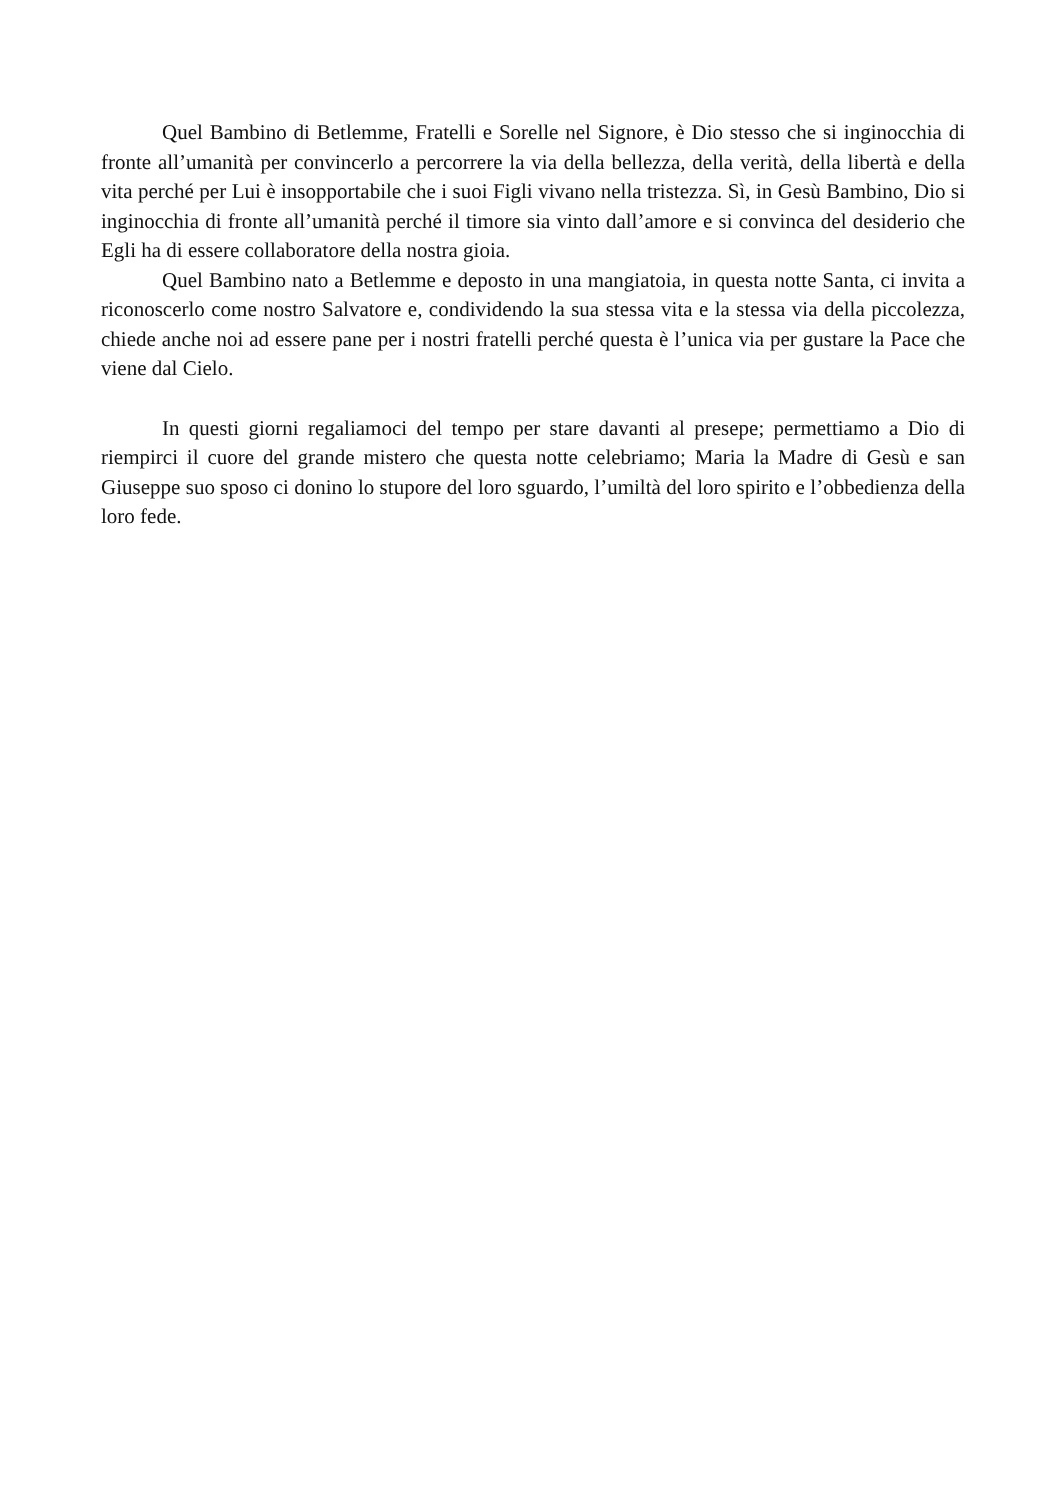Quel Bambino di Betlemme, Fratelli e Sorelle nel Signore, è Dio stesso che si inginocchia di fronte all’umanità per convincerlo a percorrere la via della bellezza, della verità, della libertà e della vita perché per Lui è insopportabile che i suoi Figli vivano nella tristezza. Sì, in Gesù Bambino, Dio si inginocchia di fronte all’umanità perché il timore sia vinto dall’amore e si convinca del desiderio che Egli ha di essere collaboratore della nostra gioia.
Quel Bambino nato a Betlemme e deposto in una mangiatoia, in questa notte Santa, ci invita a riconoscerlo come nostro Salvatore e, condividendo la sua stessa vita e la stessa via della piccolezza, chiede anche noi ad essere pane per i nostri fratelli perché questa è l’unica via per gustare la Pace che viene dal Cielo.
In questi giorni regaliamoci del tempo per stare davanti al presepe; permettiamo a Dio di riempirci il cuore del grande mistero che questa notte celebriamo; Maria la Madre di Gesù e san Giuseppe suo sposo ci donino lo stupore del loro sguardo, l’umiltà del loro spirito e l’obbedienza della loro fede.